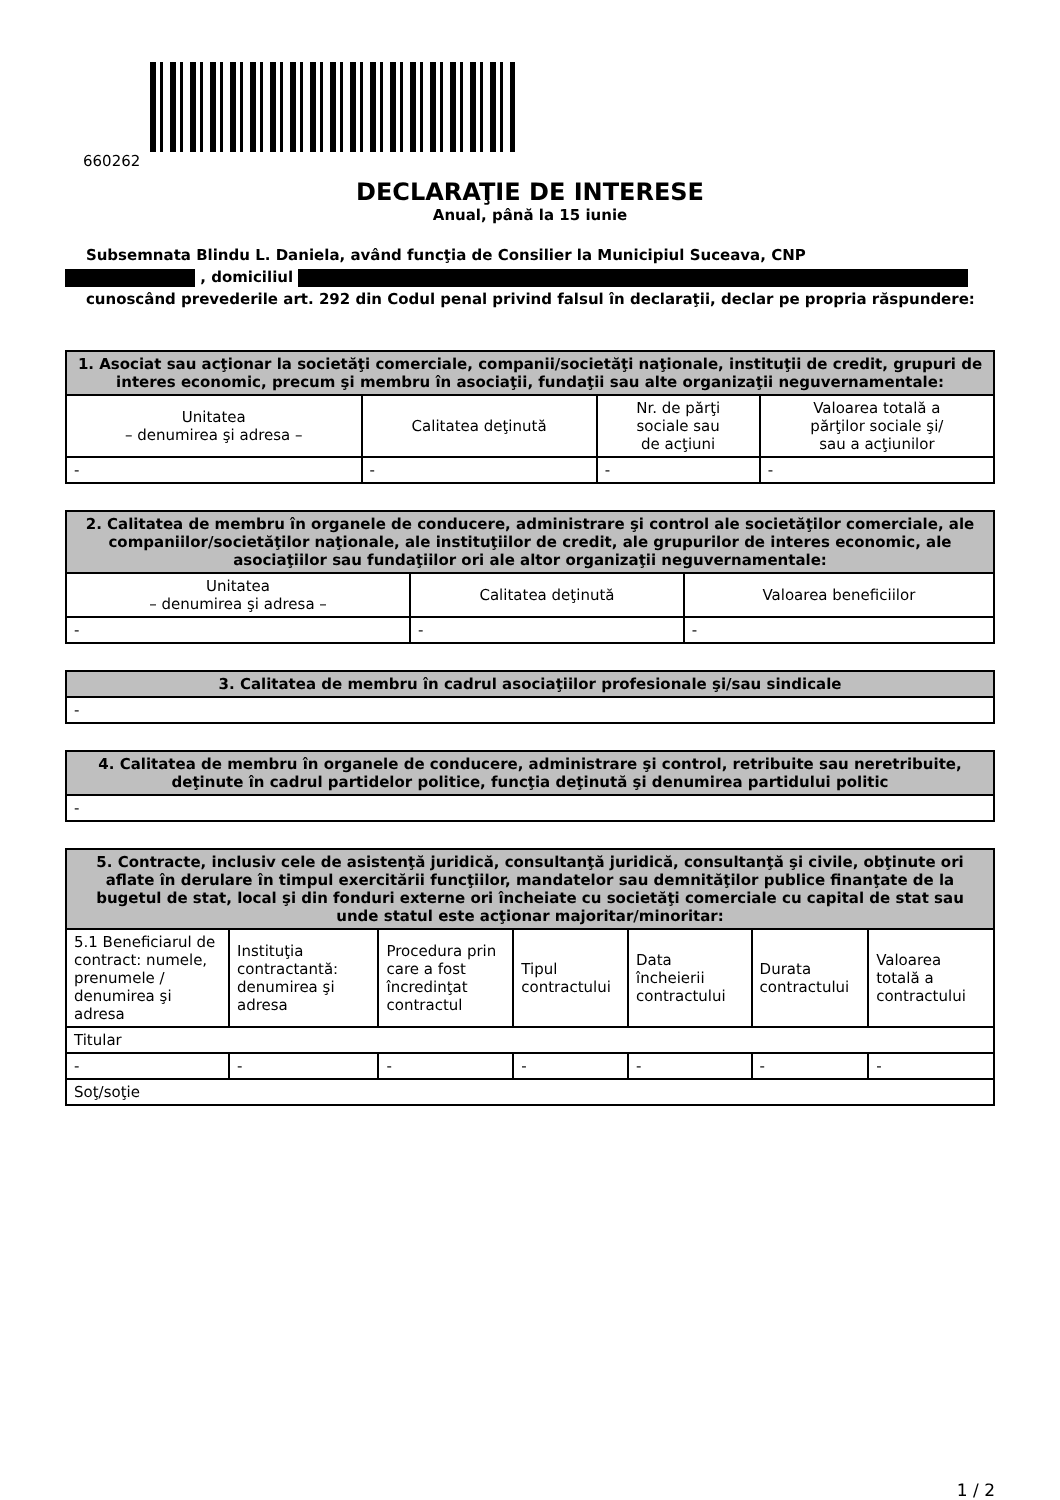660262
DECLARAŢIE DE INTERESE
Anual, până la 15 iunie
Subsemnata Blindu L. Daniela, având funcţia de Consilier la Municipiul Suceava, CNP
, domiciliul
cunoscând prevederile art. 292 din Codul penal privind falsul în declaraţii, declar pe propria răspundere:
| 1. Asociat sau acţionar la societăţi comerciale, companii/societăţi naţionale, instituţii de credit, grupuri de interes economic, precum şi membru în asociaţii, fundaţii sau alte organizaţii neguvernamentale: | | | |
| --- | --- | --- | --- |
| Unitatea – denumirea şi adresa – | Calitatea deţinută | Nr. de părţi sociale sau de acţiuni | Valoarea totală a părţilor sociale şi/ sau a acţiunilor |
| - | - | - | - |
| 2. Calitatea de membru în organele de conducere, administrare şi control ale societăţilor comerciale, ale companiilor/societăţilor naţionale, ale instituţiilor de credit, ale grupurilor de interes economic, ale asociaţiilor sau fundaţiilor ori ale altor organizaţii neguvernamentale: | | |
| --- | --- | --- |
| Unitatea – denumirea şi adresa – | Calitatea deţinută | Valoarea beneficiilor |
| - | - | - |
| 3. Calitatea de membru în cadrul asociaţiilor profesionale şi/sau sindicale |
| --- |
| - |
| 4. Calitatea de membru în organele de conducere, administrare şi control, retribuite sau neretribuite, deţinute în cadrul partidelor politice, funcţia deţinută şi denumirea partidului politic |
| --- |
| - |
| 5. Contracte, inclusiv cele de asistenţă juridică, consultanţă juridică, consultanţă şi civile, obţinute ori aflate în derulare în timpul exercitării funcţiilor, mandatelor sau demnităţilor publice finanţate de la bugetul de stat, local şi din fonduri externe ori încheiate cu societăţi comerciale cu capital de stat sau unde statul este acţionar majoritar/minoritar: | | | | | | |
| --- | --- | --- | --- | --- | --- | --- |
| 5.1 Beneficiarul de contract: numele, prenumele / denumirea şi adresa | Instituţia contractantă: denumirea şi adresa | Procedura prin care a fost încredinţat contractul | Tipul contractului | Data încheierii contractului | Durata contractului | Valoarea totală a contractului |
| Titular | | | | | | |
| - | - | - | - | - | - | - |
| Soţ/soţie | | | | | | |
1 / 2